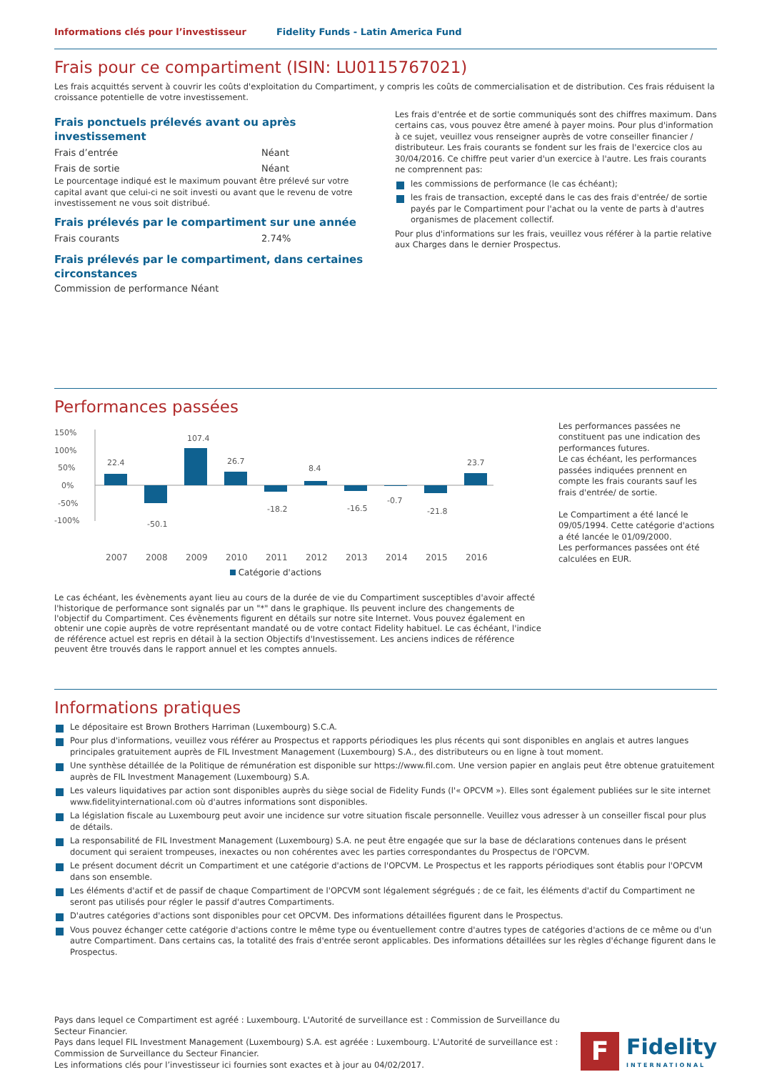Informations clés pour l’investisseur Fidelity Funds - Latin America Fund
Frais pour ce compartiment (ISIN: LU0115767021)
Les frais acquittés servent à couvrir les coûts d'exploitation du Compartiment, y compris les coûts de commercialisation et de distribution. Ces frais réduisent la croissance potentielle de votre investissement.
Frais ponctuels prélevés avant ou après investissement
| Frais d’entrée | Néant |
| Frais de sortie | Néant |
Le pourcentage indiqué est le maximum pouvant être prélevé sur votre capital avant que celui-ci ne soit investi ou avant que le revenu de votre investissement ne vous soit distribué.
Frais prélevés par le compartiment sur une année
| Frais courants | 2.74% |
Frais prélevés par le compartiment, dans certaines circonstances
Commission de performance Néant
Les frais d'entrée et de sortie communiqués sont des chiffres maximum. Dans certains cas, vous pouvez être amené à payer moins. Pour plus d'information à ce sujet, veuillez vous renseigner auprès de votre conseiller financier / distributeur. Les frais courants se fondent sur les frais de l'exercice clos au 30/04/2016. Ce chiffre peut varier d'un exercice à l'autre. Les frais courants ne comprennent pas:
les commissions de performance (le cas échéant);
les frais de transaction, excepté dans le cas des frais d'entrée/ de sortie payés par le Compartiment pour l'achat ou la vente de parts à d'autres organismes de placement collectif.
Pour plus d'informations sur les frais, veuillez vous référer à la partie relative aux Charges dans le dernier Prospectus.
Performances passées
150%
100%
50%
0%
-50%
-100%
22.4
-50.1
107.4
26.7
-18.2
8.4
-16.5
-0.7
-21.8
23.7
2007
2008
2009
2010
2011
2012
2013
2014
2015
2016
Catégorie d'actions
Les performances passées ne constituent pas une indication des performances futures.
Le cas échéant, les performances passées indiquées prennent en compte les frais courants sauf les frais d'entrée/ de sortie.
Le Compartiment a été lancé le 09/05/1994. Cette catégorie d'actions a été lancée le 01/09/2000.
Les performances passées ont été calculées en EUR.
Le cas échéant, les évènements ayant lieu au cours de la durée de vie du Compartiment susceptibles d'avoir affecté l'historique de performance sont signalés par un "*" dans le graphique. Ils peuvent inclure des changements de l'objectif du Compartiment. Ces évènements figurent en détails sur notre site Internet. Vous pouvez également en obtenir une copie auprès de votre représentant mandaté ou de votre contact Fidelity habituel. Le cas échéant, l'indice de référence actuel est repris en détail à la section Objectifs d'Investissement. Les anciens indices de référence peuvent être trouvés dans le rapport annuel et les comptes annuels.
Informations pratiques
Le dépositaire est Brown Brothers Harriman (Luxembourg) S.C.A.
Pour plus d'informations, veuillez vous référer au Prospectus et rapports périodiques les plus récents qui sont disponibles en anglais et autres langues principales gratuitement auprès de FIL Investment Management (Luxembourg) S.A., des distributeurs ou en ligne à tout moment.
Une synthèse détaillée de la Politique de rémunération est disponible sur https://www.fil.com. Une version papier en anglais peut être obtenue gratuitement auprès de FIL Investment Management (Luxembourg) S.A.
Les valeurs liquidatives par action sont disponibles auprès du siège social de Fidelity Funds (l'« OPCVM »). Elles sont également publiées sur le site internet www.fidelityinternational.com où d'autres informations sont disponibles.
La législation fiscale au Luxembourg peut avoir une incidence sur votre situation fiscale personnelle. Veuillez vous adresser à un conseiller fiscal pour plus de détails.
La responsabilité de FIL Investment Management (Luxembourg) S.A. ne peut être engagée que sur la base de déclarations contenues dans le présent document qui seraient trompeuses, inexactes ou non cohérentes avec les parties correspondantes du Prospectus de l'OPCVM.
Le présent document décrit un Compartiment et une catégorie d'actions de l'OPCVM. Le Prospectus et les rapports périodiques sont établis pour l'OPCVM dans son ensemble.
Les éléments d'actif et de passif de chaque Compartiment de l'OPCVM sont légalement ségrégués ; de ce fait, les éléments d'actif du Compartiment ne seront pas utilisés pour régler le passif d'autres Compartiments.
D'autres catégories d'actions sont disponibles pour cet OPCVM. Des informations détaillées figurent dans le Prospectus.
Vous pouvez échanger cette catégorie d'actions contre le même type ou éventuellement contre d'autres types de catégories d'actions de ce même ou d'un autre Compartiment. Dans certains cas, la totalité des frais d'entrée seront applicables. Des informations détaillées sur les règles d'échange figurent dans le Prospectus.
Pays dans lequel ce Compartiment est agréé : Luxembourg. L'Autorité de surveillance est : Commission de Surveillance du Secteur Financier.
Pays dans lequel FIL Investment Management (Luxembourg) S.A. est agréée : Luxembourg. L'Autorité de surveillance est : Commission de Surveillance du Secteur Financier.
Les informations clés pour l’investisseur ici fournies sont exactes et à jour au 04/02/2017.
F
Fidelity
INTERNATIONAL